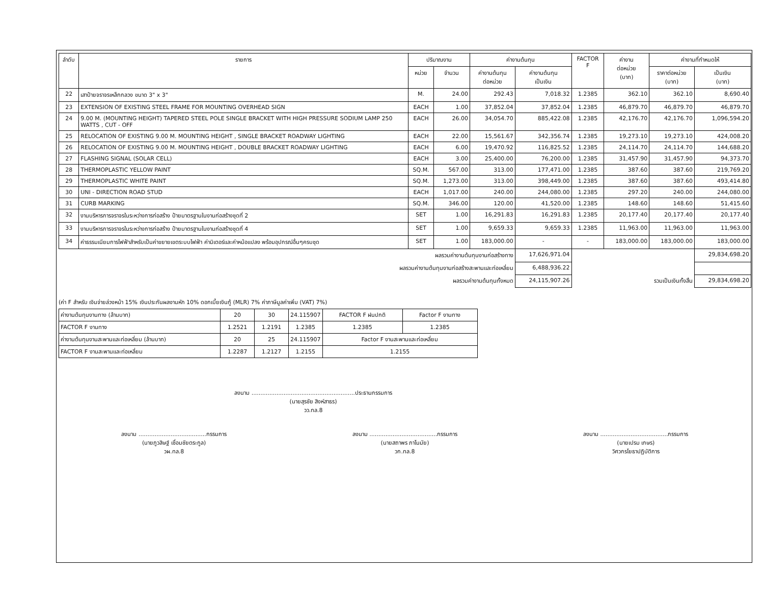| ลำดับ | รายการ | ปริมาณงาน | | ค่างานต้นทุน | | FACTOR F | ค่างาน ต่อหน่วย (บาท) | ค่างานที่กำหนดให้ | |
| --- | --- | --- | --- | --- | --- | --- | --- | --- | --- |
| | | หน่วย | จำนวน | ค่างานต้นทุน ต่อหน่วย | ค่างานต้นทุน เป็นเงิน | | | ราคาต่อหน่วย (บาท) | เป็นเงิน (บาท) |
| 22 | เสาป้ายจราจรเหล็กกลวง ขนาด 3" x 3" | M. | 24.00 | 292.43 | 7,018.32 | 1.2385 | 362.10 | 362.10 | 8,690.40 |
| 23 | EXTENSION OF EXISTING STEEL FRAME FOR MOUNTING OVERHEAD SIGN | EACH | 1.00 | 37,852.04 | 37,852.04 | 1.2385 | 46,879.70 | 46,879.70 | 46,879.70 |
| 24 | 9.00 M. (MOUNTING HEIGHT) TAPERED STEEL POLE SINGLE BRACKET WITH HIGH PRESSURE SODIUM LAMP 250 WATTS , CUT - OFF | EACH | 26.00 | 34,054.70 | 885,422.08 | 1.2385 | 42,176.70 | 42,176.70 | 1,096,594.20 |
| 25 | RELOCATION OF EXISTING 9.00 M. MOUNTING HEIGHT , SINGLE BRACKET ROADWAY LIGHTING | EACH | 22.00 | 15,561.67 | 342,356.74 | 1.2385 | 19,273.10 | 19,273.10 | 424,008.20 |
| 26 | RELOCATION OF EXISTING 9.00 M. MOUNTING HEIGHT , DOUBLE BRACKET ROADWAY LIGHTING | EACH | 6.00 | 19,470.92 | 116,825.52 | 1.2385 | 24,114.70 | 24,114.70 | 144,688.20 |
| 27 | FLASHING SIGNAL (SOLAR CELL) | EACH | 3.00 | 25,400.00 | 76,200.00 | 1.2385 | 31,457.90 | 31,457.90 | 94,373.70 |
| 28 | THERMOPLASTIC YELLOW PAINT | SQ.M. | 567.00 | 313.00 | 177,471.00 | 1.2385 | 387.60 | 387.60 | 219,769.20 |
| 29 | THERMOPLASTIC WHITE PAINT | SQ.M. | 1,273.00 | 313.00 | 398,449.00 | 1.2385 | 387.60 | 387.60 | 493,414.80 |
| 30 | UNI - DIRECTION ROAD STUD | EACH | 1,017.00 | 240.00 | 244,080.00 | 1.2385 | 297.20 | 240.00 | 244,080.00 |
| 31 | CURB MARKING | SQ.M. | 346.00 | 120.00 | 41,520.00 | 1.2385 | 148.60 | 148.60 | 51,415.60 |
| 32 | งานบริหารการจราจรในระหว่างการก่อสร้าง ป้ายมาตรฐานในงานก่อสร้างชุดที่ 2 | SET | 1.00 | 16,291.83 | 16,291.83 | 1.2385 | 20,177.40 | 20,177.40 | 20,177.40 |
| 33 | งานบริหารการจราจรในระหว่างการก่อสร้าง ป้ายมาตรฐานในงานก่อสร้างชุดที่ 4 | SET | 1.00 | 9,659.33 | 9,659.33 | 1.2385 | 11,963.00 | 11,963.00 | 11,963.00 |
| 34 | ค่าธรรมเนียมการไฟฟ้าสำหรับเป็นค่าขยายเขตระบบไฟฟ้า ค่ามิเตอร์และค่าหม้อแปลง พร้อมอุปกรณ์อื่นๆครบชุด | SET | 1.00 | 183,000.00 | - | - | 183,000.00 | 183,000.00 | 183,000.00 |
| | ผลรวมค่างานต้นทุนงานก่อสร้างทาง | | | | 17,626,971.04 | | | | 29,834,698.20 |
| | ผลรวมค่างานต้นทุนงานก่อสร้างสะพานและท่อเหลี่ยม | | | | 6,488,936.22 | | | | |
| | ผลรวมค่างานต้นทุนทั้งหมด | | | | 24,115,907.26 | รวมเป็นเงินทั้งสิ้น | | | 29,834,698.20 |
(ค่า F สำหรับ เงินจ่ายล่วงหน้า 15% เงินประกันผลงานหัก 10% ดอกเบี้ยเงินกู้ (MLR) 7% ค่าภาษีมูลค่าเพิ่ม (VAT) 7%)
| ค่างานต้นทุนงานทาง (ล้านบาท) | 20 | 30 | 24.115907 | FACTOR F ฝนปกติ | Factor F งานทาง |
| FACTOR F งานทาง | 1.2521 | 1.2191 | 1.2385 | 1.2385 | 1.2385 |
| ค่างานต้นทุนงานสะพานและท่อเหลี่ยม (ล้านบาท) | 20 | 25 | 24.115907 | Factor F งานสะพานและท่อเหลี่ยม | |
| FACTOR F งานสะพานและท่อเหลี่ยม | 1.2287 | 1.2127 | 1.2155 | 1.2155 | |
ลงนาม ..........................................................ประธานกรรมการ
(นายสุรชัย สิงห์สาธร)
วว.ทล.8
ลงนาม ......................................กรรมการ
(นายภูวสิษฐ์ เชื่อมชัยตระกูล)
วผ.ทล.8
ลงนาม ......................................กรรมการ
(นายสถาพร ภาโนมัย)
วก.ทล.8
ลงนาม ......................................กรรมการ
(นายเปรม เกษร)
วิศวกรโยธาปฏิบัติการ